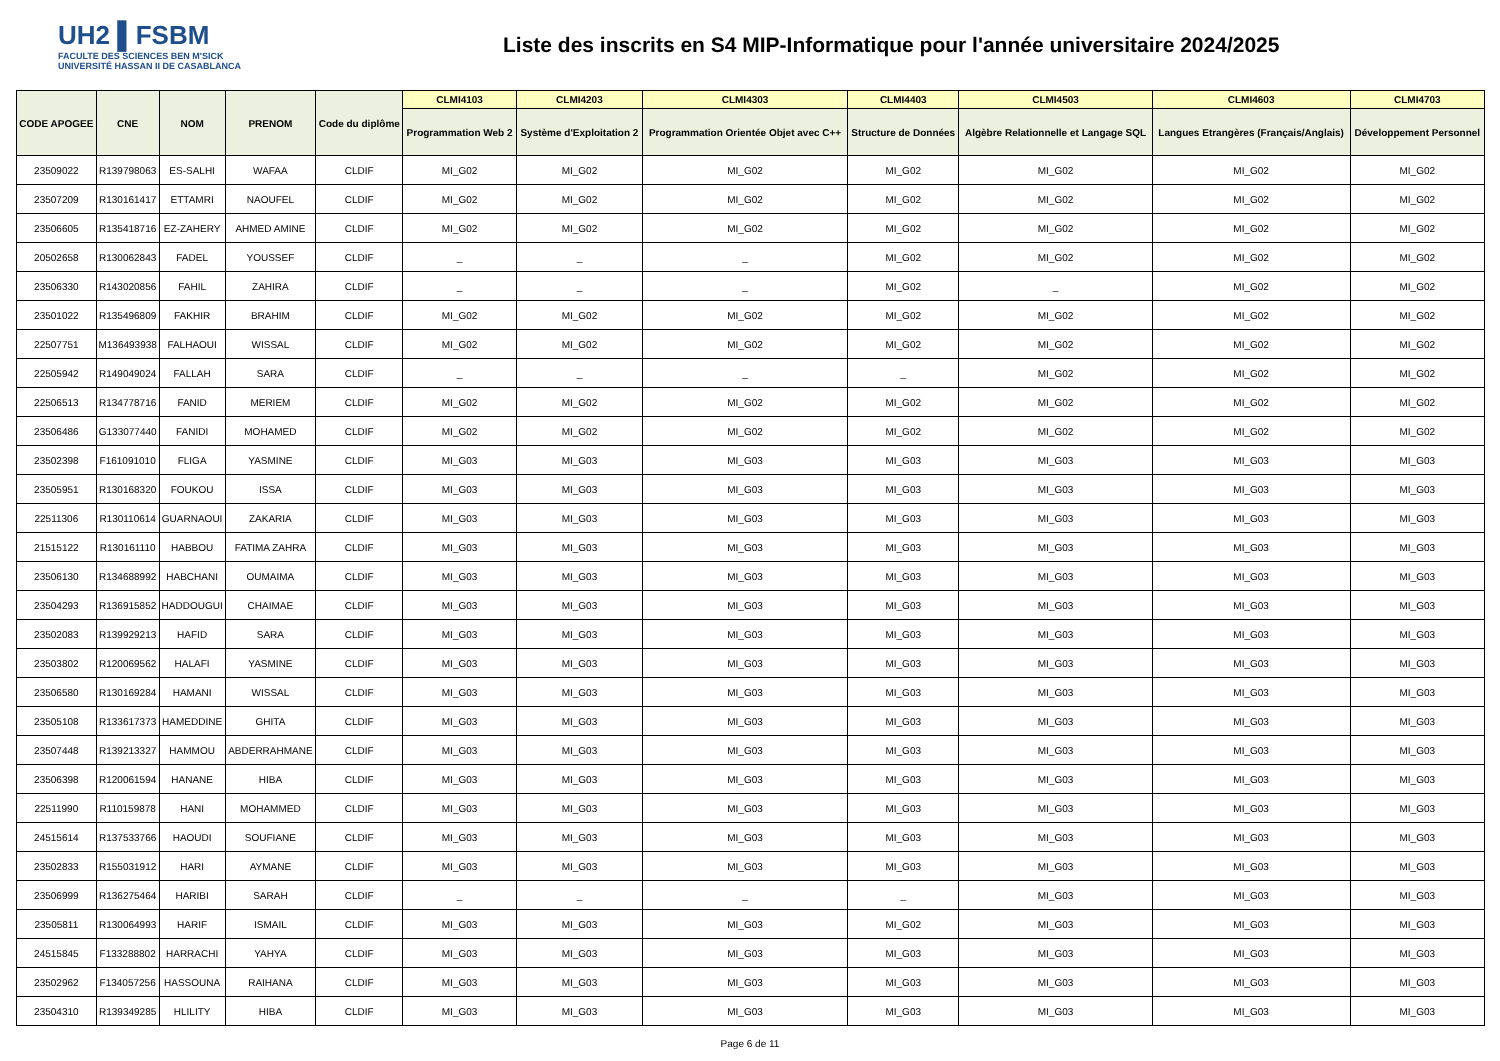UH2 ▌FSBM
FACULTE DES SCIENCES BEN M'SICK
UNIVERSITÉ HASSAN II DE CASABLANCA
Liste des inscrits en S4 MIP-Informatique pour l'année universitaire 2024/2025
| CODE APOGEE | CNE | NOM | PRENOM | Code du diplôme | CLMI4103 | CLMI4203 | CLMI4303 | CLMI4403 | CLMI4503 | CLMI4603 | CLMI4703 |
| --- | --- | --- | --- | --- | --- | --- | --- | --- | --- | --- | --- |
| | | | | | Programmation Web 2 | Système d'Exploitation 2 | Programmation Orientée Objet avec C++ | Structure de Données | Algèbre Relationnelle et Langage SQL | Langues Etrangères (Français/Anglais) | Développement Personnel |
| 23509022 | R139798063 | ES-SALHI | WAFAA | CLDIF | MI_G02 | MI_G02 | MI_G02 | MI_G02 | MI_G02 | MI_G02 | MI_G02 |
| 23507209 | R130161417 | ETTAMRI | NAOUFEL | CLDIF | MI_G02 | MI_G02 | MI_G02 | MI_G02 | MI_G02 | MI_G02 | MI_G02 |
| 23506605 | R135418716 | EZ-ZAHERY | AHMED AMINE | CLDIF | MI_G02 | MI_G02 | MI_G02 | MI_G02 | MI_G02 | MI_G02 | MI_G02 |
| 20502658 | R130062843 | FADEL | YOUSSEF | CLDIF | _ | _ | _ | MI_G02 | MI_G02 | MI_G02 | MI_G02 |
| 23506330 | R143020856 | FAHIL | ZAHIRA | CLDIF | _ | _ | _ | MI_G02 | _ | MI_G02 | MI_G02 |
| 23501022 | R135496809 | FAKHIR | BRAHIM | CLDIF | MI_G02 | MI_G02 | MI_G02 | MI_G02 | MI_G02 | MI_G02 | MI_G02 |
| 22507751 | M136493938 | FALHAOUI | WISSAL | CLDIF | MI_G02 | MI_G02 | MI_G02 | MI_G02 | MI_G02 | MI_G02 | MI_G02 |
| 22505942 | R149049024 | FALLAH | SARA | CLDIF | _ | _ | _ | _ | MI_G02 | MI_G02 | MI_G02 |
| 22506513 | R134778716 | FANID | MERIEM | CLDIF | MI_G02 | MI_G02 | MI_G02 | MI_G02 | MI_G02 | MI_G02 | MI_G02 |
| 23506486 | G133077440 | FANIDI | MOHAMED | CLDIF | MI_G02 | MI_G02 | MI_G02 | MI_G02 | MI_G02 | MI_G02 | MI_G02 |
| 23502398 | F161091010 | FLIGA | YASMINE | CLDIF | MI_G03 | MI_G03 | MI_G03 | MI_G03 | MI_G03 | MI_G03 | MI_G03 |
| 23505951 | R130168320 | FOUKOU | ISSA | CLDIF | MI_G03 | MI_G03 | MI_G03 | MI_G03 | MI_G03 | MI_G03 | MI_G03 |
| 22511306 | R130110614 | GUARNAOUI | ZAKARIA | CLDIF | MI_G03 | MI_G03 | MI_G03 | MI_G03 | MI_G03 | MI_G03 | MI_G03 |
| 21515122 | R130161110 | HABBOU | FATIMA ZAHRA | CLDIF | MI_G03 | MI_G03 | MI_G03 | MI_G03 | MI_G03 | MI_G03 | MI_G03 |
| 23506130 | R134688992 | HABCHANI | OUMAIMA | CLDIF | MI_G03 | MI_G03 | MI_G03 | MI_G03 | MI_G03 | MI_G03 | MI_G03 |
| 23504293 | R136915852 | HADDOUGUI | CHAIMAE | CLDIF | MI_G03 | MI_G03 | MI_G03 | MI_G03 | MI_G03 | MI_G03 | MI_G03 |
| 23502083 | R139929213 | HAFID | SARA | CLDIF | MI_G03 | MI_G03 | MI_G03 | MI_G03 | MI_G03 | MI_G03 | MI_G03 |
| 23503802 | R120069562 | HALAFI | YASMINE | CLDIF | MI_G03 | MI_G03 | MI_G03 | MI_G03 | MI_G03 | MI_G03 | MI_G03 |
| 23506580 | R130169284 | HAMANI | WISSAL | CLDIF | MI_G03 | MI_G03 | MI_G03 | MI_G03 | MI_G03 | MI_G03 | MI_G03 |
| 23505108 | R133617373 | HAMEDDINE | GHITA | CLDIF | MI_G03 | MI_G03 | MI_G03 | MI_G03 | MI_G03 | MI_G03 | MI_G03 |
| 23507448 | R139213327 | HAMMOU | ABDERRAHMANE | CLDIF | MI_G03 | MI_G03 | MI_G03 | MI_G03 | MI_G03 | MI_G03 | MI_G03 |
| 23506398 | R120061594 | HANANE | HIBA | CLDIF | MI_G03 | MI_G03 | MI_G03 | MI_G03 | MI_G03 | MI_G03 | MI_G03 |
| 22511990 | R110159878 | HANI | MOHAMMED | CLDIF | MI_G03 | MI_G03 | MI_G03 | MI_G03 | MI_G03 | MI_G03 | MI_G03 |
| 24515614 | R137533766 | HAOUDI | SOUFIANE | CLDIF | MI_G03 | MI_G03 | MI_G03 | MI_G03 | MI_G03 | MI_G03 | MI_G03 |
| 23502833 | R155031912 | HARI | AYMANE | CLDIF | MI_G03 | MI_G03 | MI_G03 | MI_G03 | MI_G03 | MI_G03 | MI_G03 |
| 23506999 | R136275464 | HARIBI | SARAH | CLDIF | _ | _ | _ | _ | MI_G03 | MI_G03 | MI_G03 |
| 23505811 | R130064993 | HARIF | ISMAIL | CLDIF | MI_G03 | MI_G03 | MI_G03 | MI_G02 | MI_G03 | MI_G03 | MI_G03 |
| 24515845 | F133288802 | HARRACHI | YAHYA | CLDIF | MI_G03 | MI_G03 | MI_G03 | MI_G03 | MI_G03 | MI_G03 | MI_G03 |
| 23502962 | F134057256 | HASSOUNA | RAIHANA | CLDIF | MI_G03 | MI_G03 | MI_G03 | MI_G03 | MI_G03 | MI_G03 | MI_G03 |
| 23504310 | R139349285 | HLILITY | HIBA | CLDIF | MI_G03 | MI_G03 | MI_G03 | MI_G03 | MI_G03 | MI_G03 | MI_G03 |
Page 6 de 11